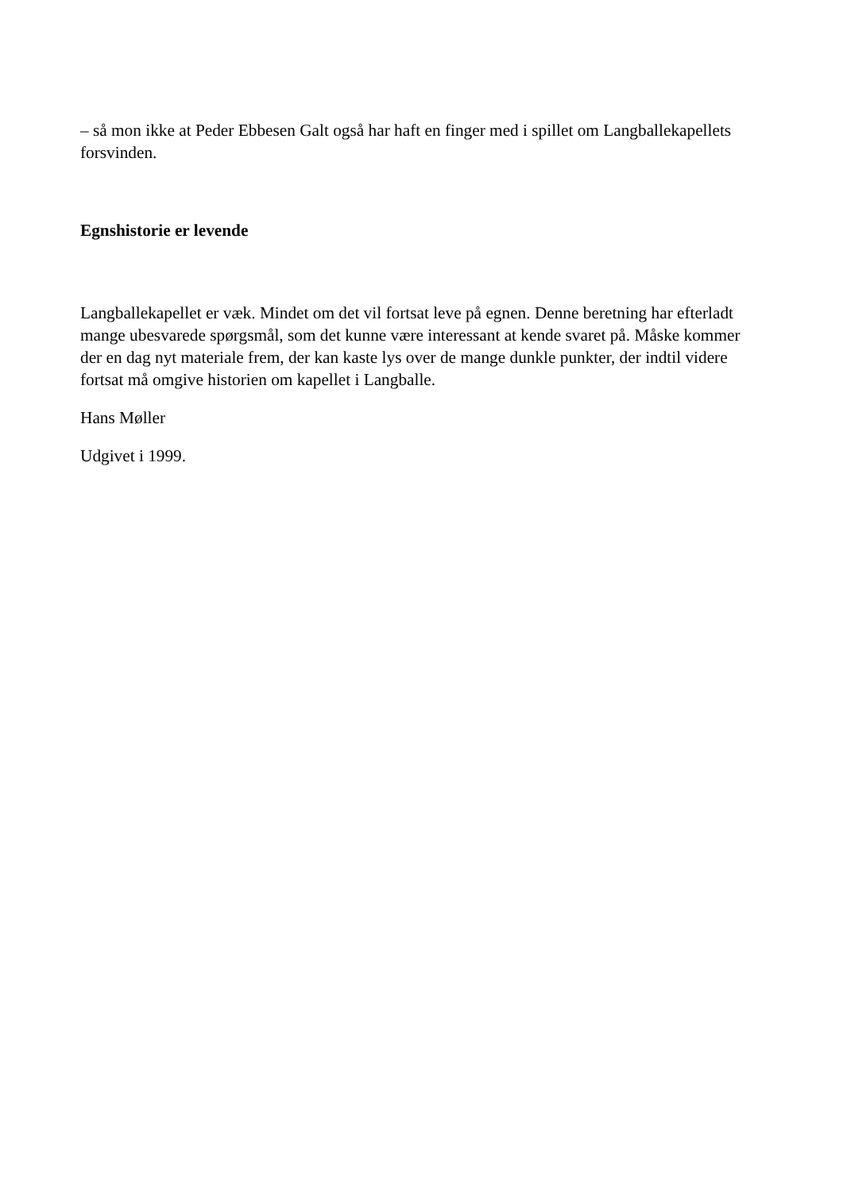– så mon ikke at Peder Ebbesen Galt også har haft en finger med i spillet om Langballekapellets forsvinden.
Egnshistorie er levende
Langballekapellet er væk. Mindet om det vil fortsat leve på egnen. Denne beretning har efterladt mange ubesvarede spørgsmål, som det kunne være interessant at kende svaret på. Måske kommer der en dag nyt materiale frem, der kan kaste lys over de mange dunkle punkter, der indtil videre fortsat må omgive historien om kapellet i Langballe.
Hans Møller
Udgivet i 1999.